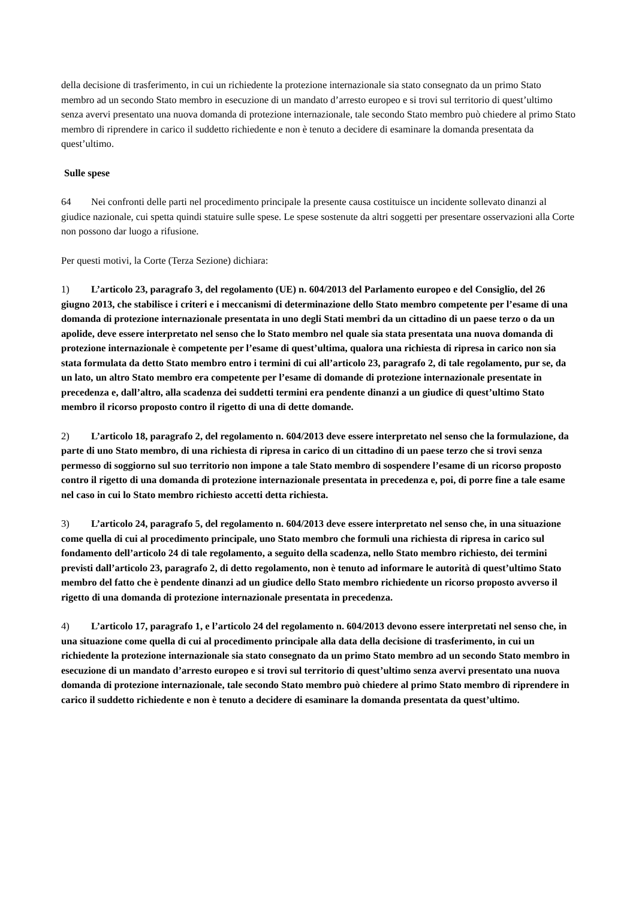della decisione di trasferimento, in cui un richiedente la protezione internazionale sia stato consegnato da un primo Stato membro ad un secondo Stato membro in esecuzione di un mandato d’arresto europeo e si trovi sul territorio di quest’ultimo senza avervi presentato una nuova domanda di protezione internazionale, tale secondo Stato membro può chiedere al primo Stato membro di riprendere in carico il suddetto richiedente e non è tenuto a decidere di esaminare la domanda presentata da quest’ultimo.
Sulle spese
64 Nei confronti delle parti nel procedimento principale la presente causa costituisce un incidente sollevato dinanzi al giudice nazionale, cui spetta quindi statuire sulle spese. Le spese sostenute da altri soggetti per presentare osservazioni alla Corte non possono dar luogo a rifusione.
Per questi motivi, la Corte (Terza Sezione) dichiara:
1) L’articolo 23, paragrafo 3, del regolamento (UE) n. 604/2013 del Parlamento europeo e del Consiglio, del 26 giugno 2013, che stabilisce i criteri e i meccanismi di determinazione dello Stato membro competente per l’esame di una domanda di protezione internazionale presentata in uno degli Stati membri da un cittadino di un paese terzo o da un apolide, deve essere interpretato nel senso che lo Stato membro nel quale sia stata presentata una nuova domanda di protezione internazionale è competente per l’esame di quest’ultima, qualora una richiesta di ripresa in carico non sia stata formulata da detto Stato membro entro i termini di cui all’articolo 23, paragrafo 2, di tale regolamento, pur se, da un lato, un altro Stato membro era competente per l’esame di domande di protezione internazionale presentate in precedenza e, dall’altro, alla scadenza dei suddetti termini era pendente dinanzi a un giudice di quest’ultimo Stato membro il ricorso proposto contro il rigetto di una di dette domande.
2) L’articolo 18, paragrafo 2, del regolamento n. 604/2013 deve essere interpretato nel senso che la formulazione, da parte di uno Stato membro, di una richiesta di ripresa in carico di un cittadino di un paese terzo che si trovi senza permesso di soggiorno sul suo territorio non impone a tale Stato membro di sospendere l’esame di un ricorso proposto contro il rigetto di una domanda di protezione internazionale presentata in precedenza e, poi, di porre fine a tale esame nel caso in cui lo Stato membro richiesto accetti detta richiesta.
3) L’articolo 24, paragrafo 5, del regolamento n. 604/2013 deve essere interpretato nel senso che, in una situazione come quella di cui al procedimento principale, uno Stato membro che formuli una richiesta di ripresa in carico sul fondamento dell’articolo 24 di tale regolamento, a seguito della scadenza, nello Stato membro richiesto, dei termini previsti dall’articolo 23, paragrafo 2, di detto regolamento, non è tenuto ad informare le autorità di quest’ultimo Stato membro del fatto che è pendente dinanzi ad un giudice dello Stato membro richiedente un ricorso proposto avverso il rigetto di una domanda di protezione internazionale presentata in precedenza.
4) L’articolo 17, paragrafo 1, e l’articolo 24 del regolamento n. 604/2013 devono essere interpretati nel senso che, in una situazione come quella di cui al procedimento principale alla data della decisione di trasferimento, in cui un richiedente la protezione internazionale sia stato consegnato da un primo Stato membro ad un secondo Stato membro in esecuzione di un mandato d’arresto europeo e si trovi sul territorio di quest’ultimo senza avervi presentato una nuova domanda di protezione internazionale, tale secondo Stato membro può chiedere al primo Stato membro di riprendere in carico il suddetto richiedente e non è tenuto a decidere di esaminare la domanda presentata da quest’ultimo.